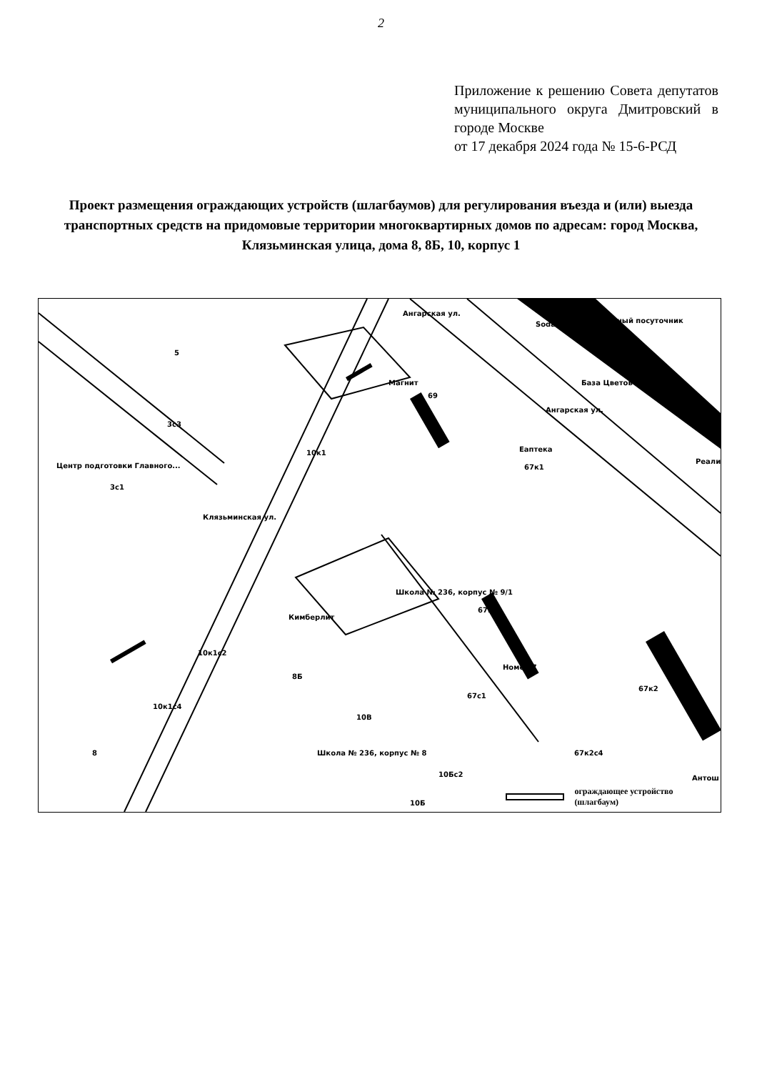2
Приложение к решению Совета депутатов муниципального округа Дмитровский в городе Москве
от 17 декабря 2024 года № 15-6-РСД
Проект размещения ограждающих устройств (шлагбаумов) для регулирования въезда и (или) выезда транспортных средств на придомовые территории многоквартирных домов по адресам: город Москва, Клязьминская улица, дома 8, 8Б, 10, корпус 1
5
Магнит
69
Soda Надёжный посуточник
База Цветов
Ангарская ул.
Ангарская ул.
3с3
Центр подготовки Главного...
3с1
Клязьминская ул.
10к1 Еаптека
67к1
Реали
Школа № 236, корпус № 9/1
Кимберлит
67к3
10к1с2
8Б
Номер 7
67с1
67к2
10к1с4
10В
8 Школа № 236, корпус № 8 67к2с4
10Бс2 Антош
10Б ограждающее устройство (шлагбаум)